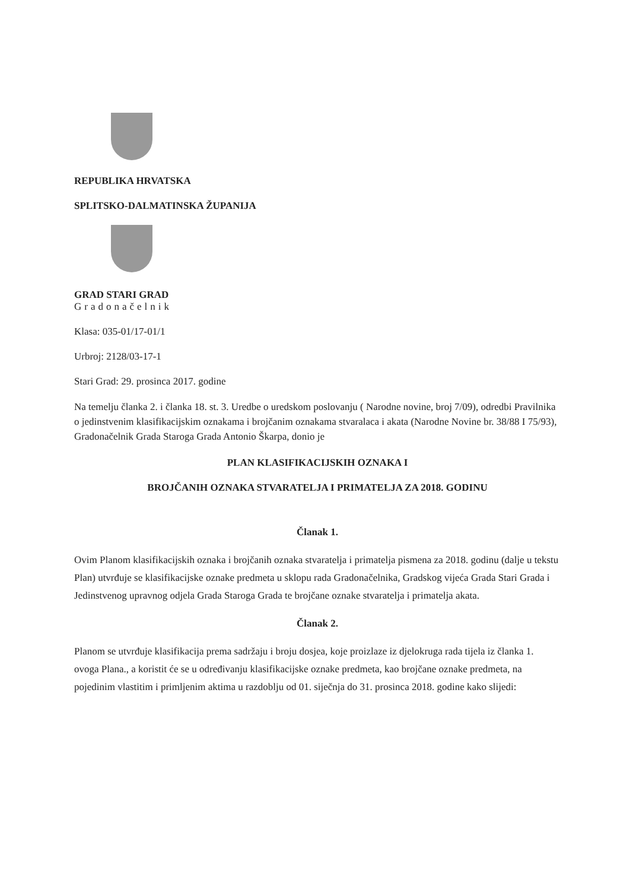REPUBLIKA HRVATSKA
SPLITSKO-DALMATINSKA ŽUPANIJA
GRAD STARI GRAD
Gradonačelnik
Klasa: 035-01/17-01/1
Urbroj: 2128/03-17-1
Stari Grad: 29. prosinca 2017. godine
Na temelju članka 2. i članka 18. st. 3. Uredbe o uredskom poslovanju ( Narodne novine, broj 7/09), odredbi Pravilnika o jedinstvenim klasifikacijskim oznakama i brojčanim oznakama stvaralaca i akata (Narodne Novine br. 38/88 I 75/93), Gradonačelnik Grada Staroga Grada Antonio Škarpa, donio je
PLAN KLASIFIKACIJSKIH OZNAKA I
BROJČANIH OZNAKA STVARATELJA I PRIMATELJA ZA 2018. GODINU
Članak 1.
Ovim Planom klasifikacijskih oznaka i brojčanih oznaka stvaratelja i primatelja pismena za 2018. godinu (dalje u tekstu Plan) utvrđuje se klasifikacijske oznake predmeta u sklopu rada Gradonačelnika, Gradskog vijeća Grada Stari Grada i Jedinstvenog upravnog odjela Grada Staroga Grada te brojčane oznake stvaratelja i primatelja akata.
Članak 2.
Planom se utvrđuje klasifikacija prema sadržaju i broju dosjea, koje proizlaze iz djelokruga rada tijela iz članka 1. ovoga Plana., a koristit će se u određivanju klasifikacijske oznake predmeta, kao brojčane oznake predmeta, na pojedinim vlastitim i primljenim aktima u razdoblju od 01. siječnja do 31. prosinca 2018. godine kako slijedi: